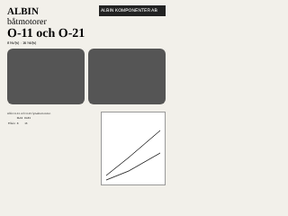ALBIN
ALBIN KOMPONENTER AB
båtmotorer
O-11 och O-21
8 hk/(s) · 16 hk/(s)
Albin O-11 och O-21 fyrtaktsmotorer.
| | O-11 | O-21 |
| --- | --- | --- |
| Effekt | 8 | 16 |